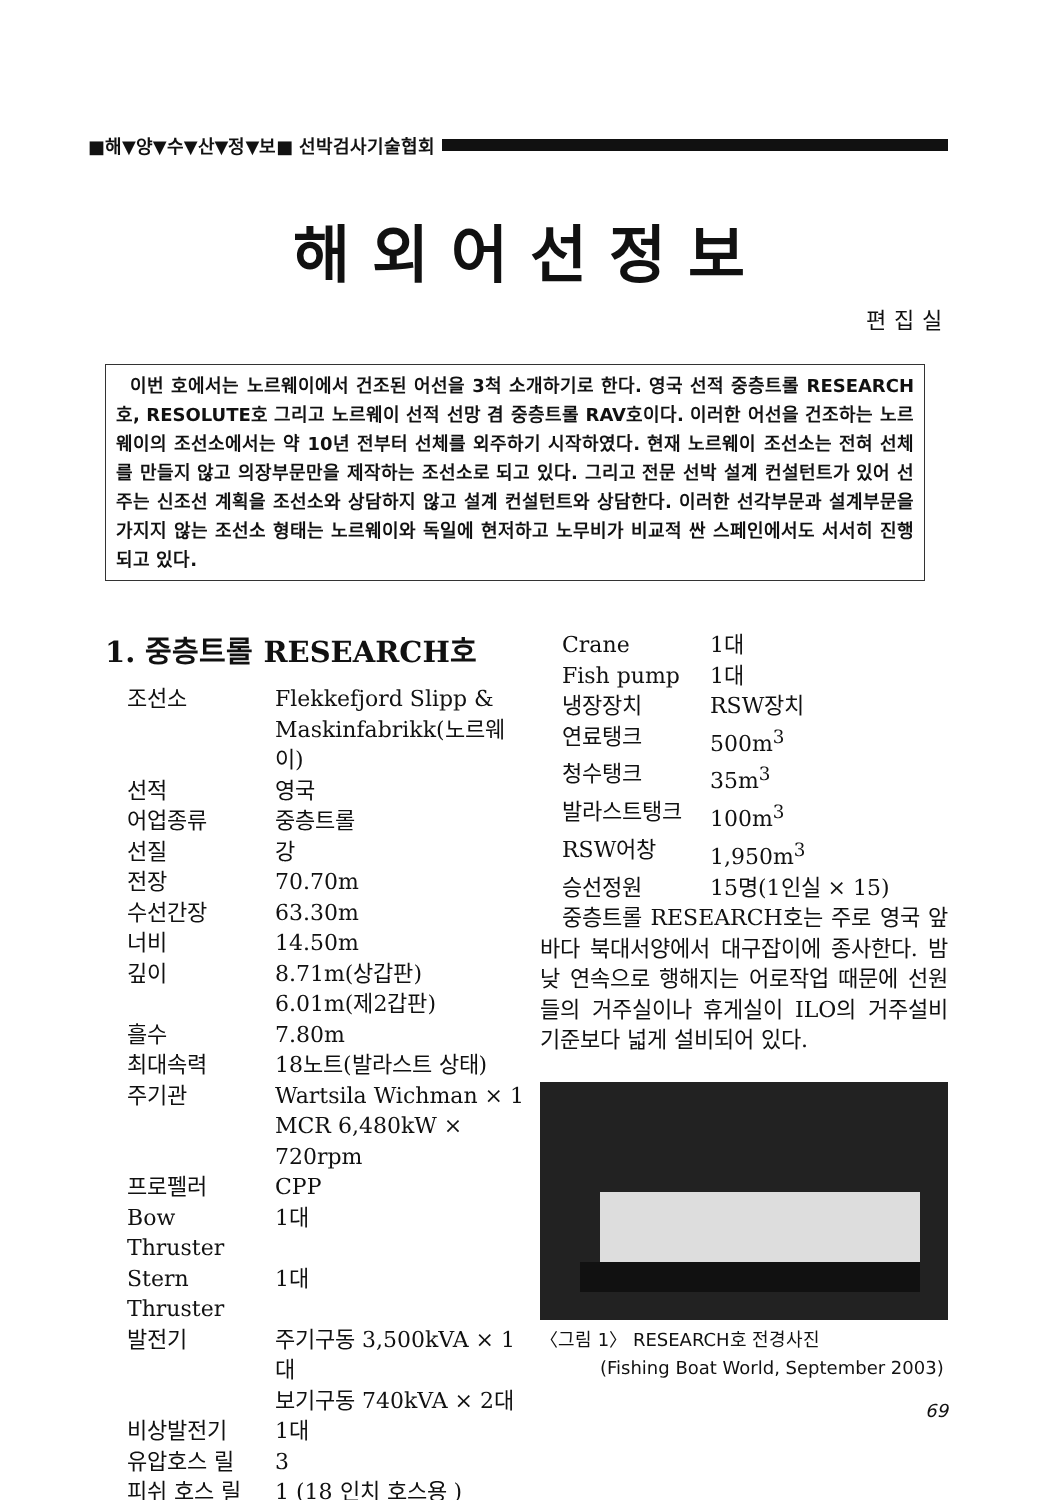■해▼양▼수▼산▼정▼보■ 선박검사기술협회
해외어선정보
편집실
이번 호에서는 노르웨이에서 건조된 어선을 3척 소개하기로 한다. 영국 선적 중층트롤 RESEARCH호, RESOLUTE호 그리고 노르웨이 선적 선망 겸 중층트롤 RAV호이다. 이러한 어선을 건조하는 노르웨이의 조선소에서는 약 10년 전부터 선체를 외주하기 시작하였다. 현재 노르웨이 조선소는 전혀 선체를 만들지 않고 의장부문만을 제작하는 조선소로 되고 있다. 그리고 전문 선박 설계 컨설턴트가 있어 선주는 신조선 계획을 조선소와 상담하지 않고 설계 컨설턴트와 상담한다. 이러한 선각부문과 설계부문을 가지지 않는 조선소 형태는 노르웨이와 독일에 현저하고 노무비가 비교적 싼 스페인에서도 서서히 진행되고 있다.
1. 중층트롤 RESEARCH호
| 조선소 | Flekkefjord Slipp & Maskinfabrikk(노르웨이) |
| 선적 | 영국 |
| 어업종류 | 중층트롤 |
| 선질 | 강 |
| 전장 | 70.70m |
| 수선간장 | 63.30m |
| 너비 | 14.50m |
| 깊이 | 8.71m(상갑판) 6.01m(제2갑판) |
| 흘수 | 7.80m |
| 최대속력 | 18노트(발라스트 상태) |
| 주기관 | Wartsila Wichman × 1 MCR 6,480kW × 720rpm |
| 프로펠러 | CPP |
| Bow Thruster | 1대 |
| Stern Thruster | 1대 |
| 발전기 | 주기구동 3,500kVA × 1대 보기구동 740kVA × 2대 |
| 비상발전기 | 1대 |
| 유압호스 릴 | 3 |
| 피쉬 호스 릴 | 1 (18 인치 호스용 ) |
| Crane | 1대 |
| Fish pump | 1대 |
| 냉장장치 | RSW장치 |
| 연료탱크 | 500m<sup>3</sup> |
| 청수탱크 | 35m<sup>3</sup> |
| 발라스트탱크 | 100m<sup>3</sup> |
| RSW어창 | 1,950m<sup>3</sup> |
| 승선정원 | 15명(1인실 × 15) |
중층트롤 RESEARCH호는 주로 영국 앞바다 북대서양에서 대구잡이에 종사한다. 밤낮 연속으로 행해지는 어로작업 때문에 선원들의 거주실이나 휴게실이 ILO의 거주설비기준보다 넓게 설비되어 있다.
〈그림 1〉 RESEARCH호 전경사진
(Fishing Boat World, September 2003)
69